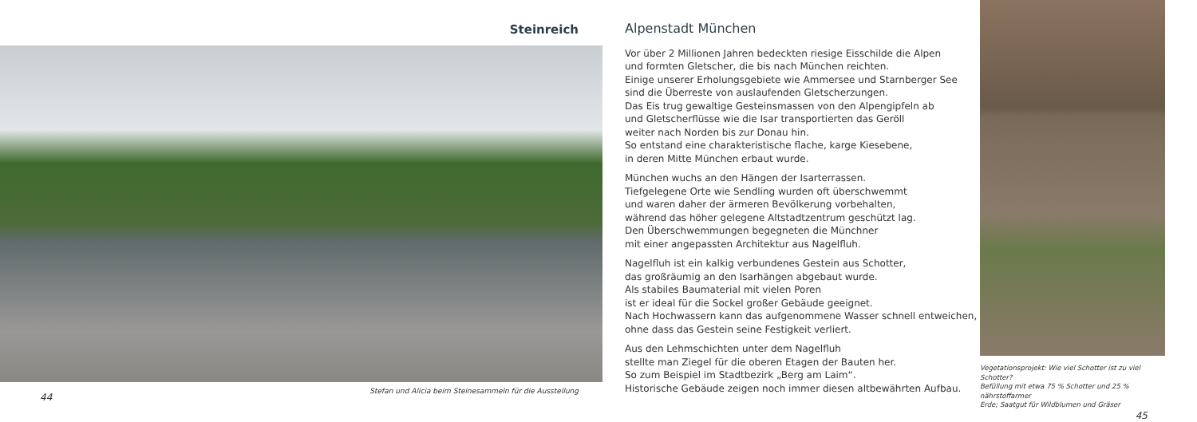Steinreich
44 Stefan und Alicia beim Steinesammeln für die Ausstellung
Alpenstadt München
Vor über 2 Millionen Jahren bedeckten riesige Eisschilde die Alpen
und formten Gletscher, die bis nach München reichten.
Einige unserer Erholungsgebiete wie Ammersee und Starnberger See
sind die Überreste von auslaufenden Gletscherzungen.
Das Eis trug gewaltige Gesteinsmassen von den Alpengipfeln ab
und Gletscherflüsse wie die Isar transportierten das Geröll
weiter nach Norden bis zur Donau hin.
So entstand eine charakteristische flache, karge Kiesebene,
in deren Mitte München erbaut wurde.
München wuchs an den Hängen der Isarterrassen.
Tiefgelegene Orte wie Sendling wurden oft überschwemmt
und waren daher der ärmeren Bevölkerung vorbehalten,
während das höher gelegene Altstadtzentrum geschützt lag.
Den Überschwemmungen begegneten die Münchner
mit einer angepassten Architektur aus Nagelfluh.
Nagelfluh ist ein kalkig verbundenes Gestein aus Schotter,
das großräumig an den Isarhängen abgebaut wurde.
Als stabiles Baumaterial mit vielen Poren
ist er ideal für die Sockel großer Gebäude geeignet.
Nach Hochwassern kann das aufgenommene Wasser schnell entweichen,
ohne dass das Gestein seine Festigkeit verliert.
Aus den Lehmschichten unter dem Nagelfluh
stellte man Ziegel für die oberen Etagen der Bauten her.
So zum Beispiel im Stadtbezirk „Berg am Laim“.
Historische Gebäude zeigen noch immer diesen altbewährten Aufbau.
Vegetationsprojekt: Wie viel Schotter ist zu viel Schotter?
Befüllung mit etwa 75 % Schotter und 25 % nährstoffarmer
Erde; Saatgut für Wildblumen und Gräser
45